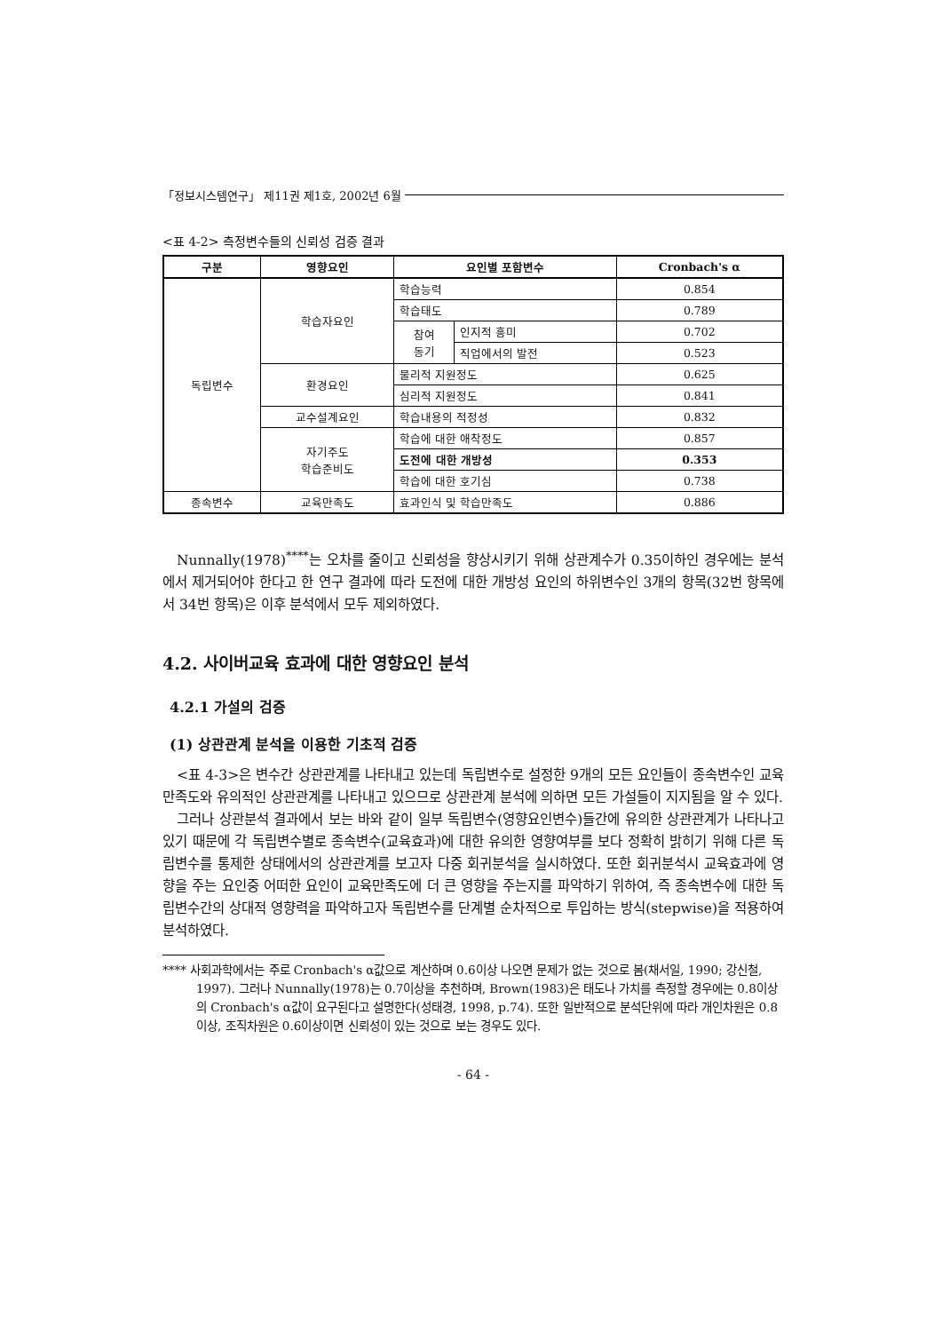「정보시스템연구」 제11권 제1호, 2002년 6월
<표 4-2> 측정변수들의 신뢰성 검증 결과
| 구분 | 영향요인 | 요인별 포함변수 | | Cronbach's α |
| --- | --- | --- | --- | --- |
| 독립변수 | 학습자요인 | 학습능력 | | 0.854 |
| | | 학습태도 | | 0.789 |
| | | 참여 동기 | 인지적 흥미 | 0.702 |
| | | | 직업에서의 발전 | 0.523 |
| | 환경요인 | 물리적 지원정도 | | 0.625 |
| | | 심리적 지원정도 | | 0.841 |
| | 교수설계요인 | 학습내용의 적정성 | | 0.832 |
| | 자기주도 학습준비도 | 학습에 대한 애착정도 | | 0.857 |
| | | 도전에 대한 개방성 | | 0.353 |
| | | 학습에 대한 호기심 | | 0.738 |
| 종속변수 | 교육만족도 | 효과인식 및 학습만족도 | | 0.886 |
Nunnally(1978)<sup>****</sup>는 오차를 줄이고 신뢰성을 향상시키기 위해 상관계수가 0.35이하인 경우에는 분석에서 제거되어야 한다고 한 연구 결과에 따라 도전에 대한 개방성 요인의 하위변수인 3개의 항목(32번 항목에서 34번 항목)은 이후 분석에서 모두 제외하였다.
4.2. 사이버교육 효과에 대한 영향요인 분석
4.2.1 가설의 검증
(1) 상관관계 분석을 이용한 기초적 검증
<표 4-3>은 변수간 상관관계를 나타내고 있는데 독립변수로 설정한 9개의 모든 요인들이 종속변수인 교육만족도와 유의적인 상관관계를 나타내고 있으므로 상관관계 분석에 의하면 모든 가설들이 지지됨을 알 수 있다.
그러나 상관분석 결과에서 보는 바와 같이 일부 독립변수(영향요인변수)들간에 유의한 상관관계가 나타나고 있기 때문에 각 독립변수별로 종속변수(교육효과)에 대한 유의한 영향여부를 보다 정확히 밝히기 위해 다른 독립변수를 통제한 상태에서의 상관관계를 보고자 다중 회귀분석을 실시하였다. 또한 회귀분석시 교육효과에 영향을 주는 요인중 어떠한 요인이 교육만족도에 더 큰 영향을 주는지를 파악하기 위하여, 즉 종속변수에 대한 독립변수간의 상대적 영향력을 파악하고자 독립변수를 단계별 순차적으로 투입하는 방식(stepwise)을 적용하여 분석하였다.
**** 사회과학에서는 주로 Cronbach's α값으로 계산하며 0.6이상 나오면 문제가 없는 것으로 봄(채서일, 1990; 강신철, 1997). 그러나 Nunnally(1978)는 0.7이상을 추천하며, Brown(1983)은 태도나 가치를 측정할 경우에는 0.8이상의 Cronbach's α값이 요구된다고 설명한다(성태경, 1998, p.74). 또한 일반적으로 분석단위에 따라 개인차원은 0.8이상, 조직차원은 0.6이상이면 신뢰성이 있는 것으로 보는 경우도 있다.
- 64 -